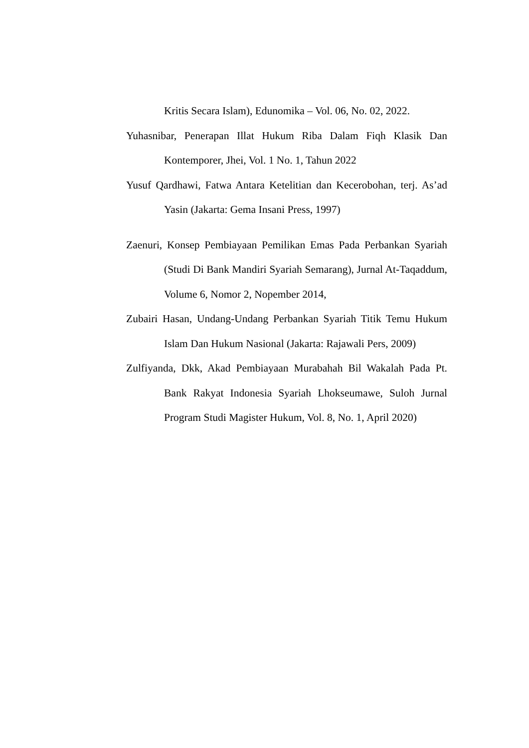Kritis Secara Islam), Edunomika – Vol. 06, No. 02, 2022.
Yuhasnibar, Penerapan Illat Hukum Riba Dalam Fiqh Klasik Dan Kontemporer, Jhei, Vol. 1 No. 1, Tahun 2022
Yusuf Qardhawi, Fatwa Antara Ketelitian dan Kecerobohan, terj. As’ad Yasin (Jakarta: Gema Insani Press, 1997)
Zaenuri, Konsep Pembiayaan Pemilikan Emas Pada Perbankan Syariah (Studi Di Bank Mandiri Syariah Semarang), Jurnal At-Taqaddum, Volume 6, Nomor 2, Nopember 2014,
Zubairi Hasan, Undang-Undang Perbankan Syariah Titik Temu Hukum Islam Dan Hukum Nasional (Jakarta: Rajawali Pers, 2009)
Zulfiyanda, Dkk, Akad Pembiayaan Murabahah Bil Wakalah Pada Pt. Bank Rakyat Indonesia Syariah Lhokseumawe, Suloh Jurnal Program Studi Magister Hukum, Vol. 8, No. 1, April 2020)